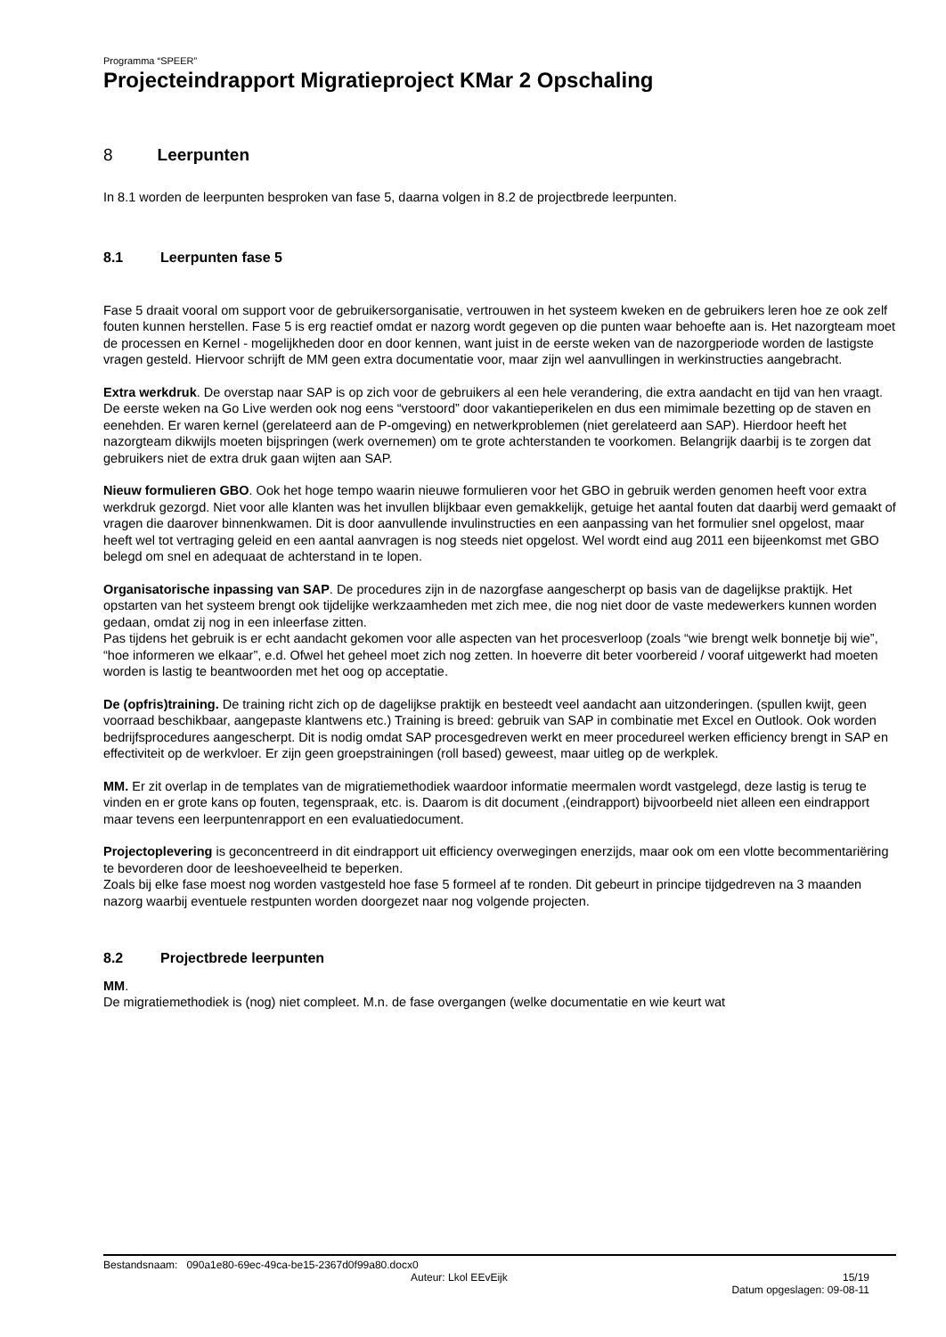Programma “SPEER”
Projecteindrapport Migratieproject KMar 2 Opschaling
8 Leerpunten
In 8.1 worden de leerpunten besproken van fase 5, daarna volgen in 8.2 de projectbrede leerpunten.
8.1 Leerpunten fase 5
Fase 5 draait vooral om support voor de gebruikersorganisatie, vertrouwen in het systeem kweken en de gebruikers leren hoe ze ook zelf fouten kunnen herstellen. Fase 5 is erg reactief omdat er nazorg wordt gegeven op die punten waar behoefte aan is. Het nazorgteam moet de processen en Kernel - mogelijkheden door en door kennen, want juist in de eerste weken van de nazorgperiode worden de lastigste vragen gesteld. Hiervoor schrijft de MM geen extra documentatie voor, maar zijn wel aanvullingen in werkinstructies aangebracht.
Extra werkdruk. De overstap naar SAP is op zich voor de gebruikers al een hele verandering, die extra aandacht en tijd van hen vraagt. De eerste weken na Go Live werden ook nog eens “verstoord” door vakantieperikelen en dus een mimimale bezetting op de staven en eenehden. Er waren kernel (gerelateerd aan de P-omgeving) en netwerkproblemen (niet gerelateerd aan SAP). Hierdoor heeft het nazorgteam dikwijls moeten bijspringen (werk overnemen) om te grote achterstanden te voorkomen. Belangrijk daarbij is te zorgen dat gebruikers niet de extra druk gaan wijten aan SAP.
Nieuw formulieren GBO. Ook het hoge tempo waarin nieuwe formulieren voor het GBO in gebruik werden genomen heeft voor extra werkdruk gezorgd. Niet voor alle klanten was het invullen blijkbaar even gemakkelijk, getuige het aantal fouten dat daarbij werd gemaakt of vragen die daarover binnenkwamen. Dit is door aanvullende invulinstructies en een aanpassing van het formulier snel opgelost, maar heeft wel tot vertraging geleid en een aantal aanvragen is nog steeds niet opgelost. Wel wordt eind aug 2011 een bijeenkomst met GBO belegd om snel en adequaat de achterstand in te lopen.
Organisatorische inpassing van SAP. De procedures zijn in de nazorgfase aangescherpt op basis van de dagelijkse praktijk. Het opstarten van het systeem brengt ook tijdelijke werkzaamheden met zich mee, die nog niet door de vaste medewerkers kunnen worden gedaan, omdat zij nog in een inleerfase zitten.
Pas tijdens het gebruik is er echt aandacht gekomen voor alle aspecten van het procesverloop (zoals “wie brengt welk bonnetje bij wie”, “hoe informeren we elkaar”, e.d. Ofwel het geheel moet zich nog zetten. In hoeverre dit beter voorbereid / vooraf uitgewerkt had moeten worden is lastig te beantwoorden met het oog op acceptatie.
De (opfris)training. De training richt zich op de dagelijkse praktijk en besteedt veel aandacht aan uitzonderingen. (spullen kwijt, geen voorraad beschikbaar, aangepaste klantwens etc.) Training is breed: gebruik van SAP in combinatie met Excel en Outlook. Ook worden bedrijfsprocedures aangescherpt. Dit is nodig omdat SAP procesgedreven werkt en meer procedureel werken efficiency brengt in SAP en effectiviteit op de werkvloer. Er zijn geen groepstrainingen (roll based) geweest, maar uitleg op de werkplek.
MM. Er zit overlap in de templates van de migratiemethodiek waardoor informatie meermalen wordt vastgelegd, deze lastig is terug te vinden en er grote kans op fouten, tegenspraak, etc. is. Daarom is dit document ,(eindrapport) bijvoorbeeld niet alleen een eindrapport maar tevens een leerpuntenrapport en een evaluatiedocument.
Projectoplevering is geconcentreerd in dit eindrapport uit efficiency overwegingen enerzijds, maar ook om een vlotte becommentariëring te bevorderen door de leeshoeveelheid te beperken.
Zoals bij elke fase moest nog worden vastgesteld hoe fase 5 formeel af te ronden. Dit gebeurt in principe tijdgedreven na 3 maanden nazorg waarbij eventuele restpunten worden doorgezet naar nog volgende projecten.
8.2 Projectbrede leerpunten
MM.
De migratiemethodiek is (nog) niet compleet. M.n. de fase overgangen (welke documentatie en wie keurt wat
Bestandsnaam: 090a1e80-69ec-49ca-be15-2367d0f99a80.docx0
Auteur: Lkol EEvEijk 15/19
Datum opgeslagen: 09-08-11